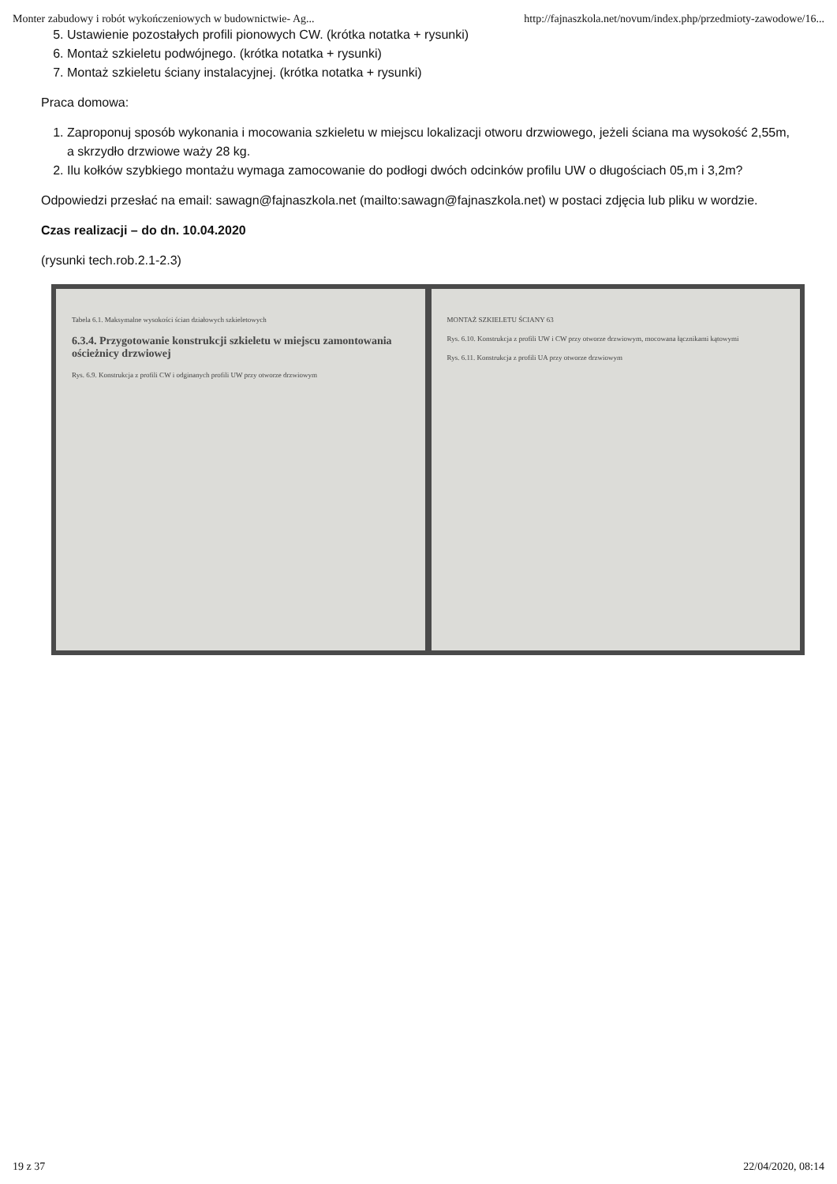Monter zabudowy i robót wykończeniowych w budownictwie- Ag... http://fajnaszkola.net/novum/index.php/przedmioty-zawodowe/16...
5. Ustawienie pozostałych profili pionowych CW. (krótka notatka + rysunki)
6. Montaż szkieletu podwójnego. (krótka notatka + rysunki)
7. Montaż szkieletu ściany instalacyjnej. (krótka notatka + rysunki)
Praca domowa:
1. Zaproponuj sposób wykonania i mocowania szkieletu w miejscu lokalizacji otworu drzwiowego, jeżeli ściana ma wysokość 2,55m, a skrzydło drzwiowe waży 28 kg.
2. Ilu kołków szybkiego montażu wymaga zamocowanie do podłogi dwóch odcinków profilu UW o długościach 05,m i 3,2m?
Odpowiedzi przesłać na email: sawagn@fajnaszkola.net (mailto:sawagn@fajnaszkola.net) w postaci zdjęcia lub pliku w wordzie.
Czas realizacji – do dn. 10.04.2020
(rysunki tech.rob.2.1-2.3)
Tabela 6.1. Maksymalne wysokości ścian działowych szkieletowych
6.3.4. Przygotowanie konstrukcji szkieletu w miejscu zamontowania ościeżnicy drzwiowej
Rys. 6.9. Konstrukcja z profili CW i odginanych profili UW przy otworze drzwiowym
MONTAŻ SZKIELETU ŚCIANY 63
Rys. 6.10. Konstrukcja z profili UW i CW przy otworze drzwiowym, mocowana łącznikami kątowymi
Rys. 6.11. Konstrukcja z profili UA przy otworze drzwiowym
19 z 37 22/04/2020, 08:14